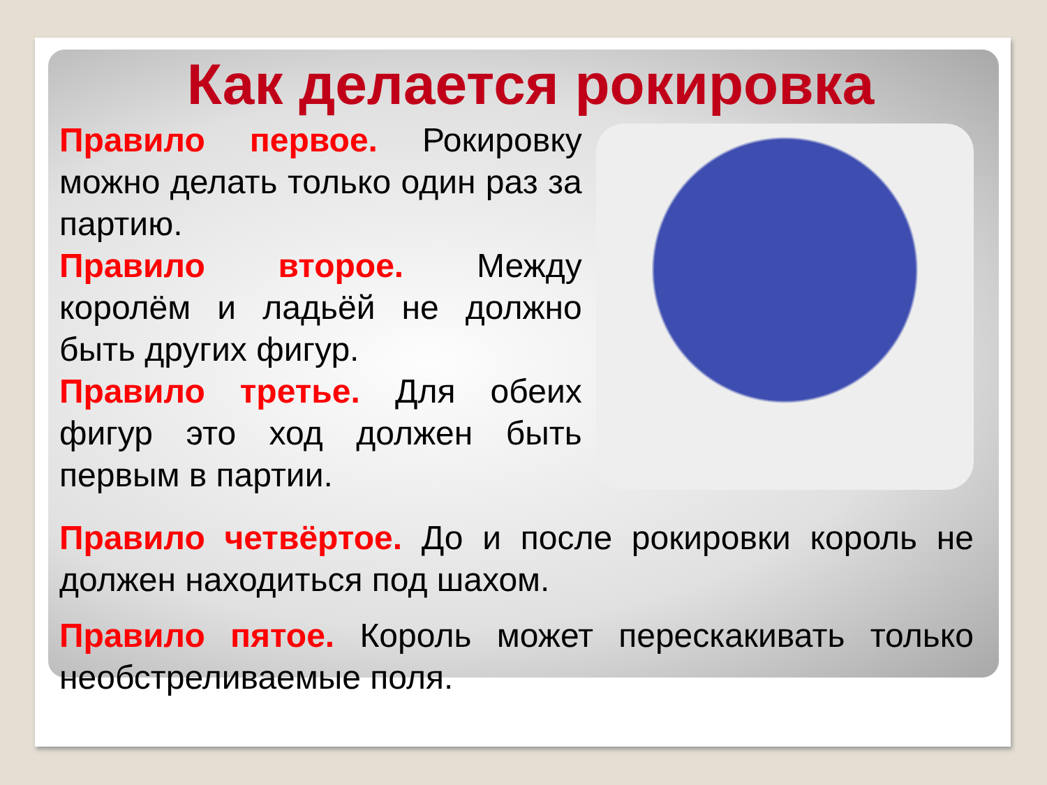Как делается рокировка
Правило первое. Рокировку можно делать только один раз за партию.
Правило второе. Между королём и ладьёй не должно быть других фигур.
Правило третье. Для обеих фигур это ход должен быть первым в партии.
Правило четвёртое. До и после рокировки король не должен находиться под шахом.
Правило пятое. Король может перескакивать только необстреливаемые поля.